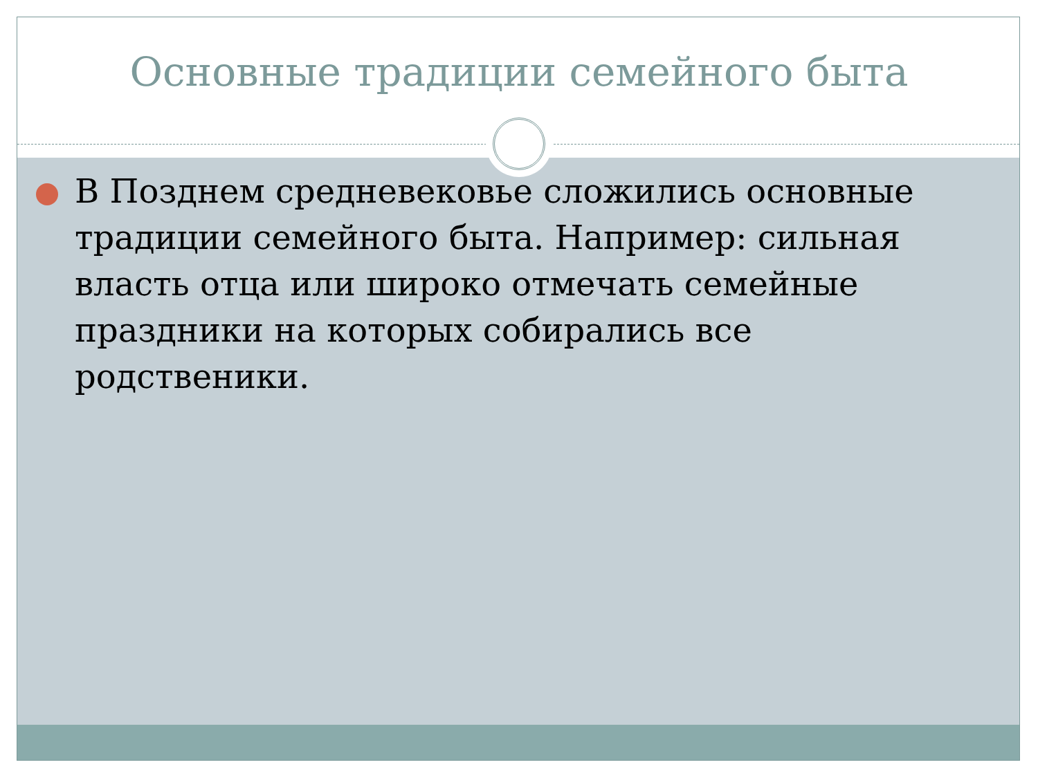Основные традиции семейного быта
В Позднем средневековье сложились основные традиции семейного быта. Например: сильная власть отца или широко отмечать семейные праздники на которых собирались все родственики.